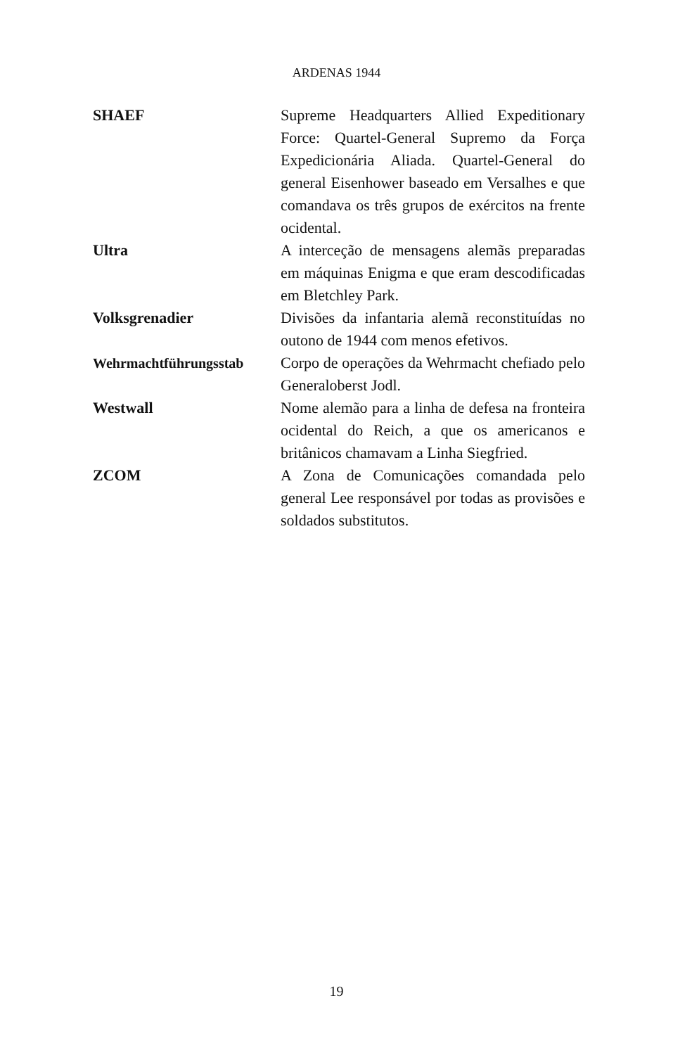ARDENAS 1944
SHAEF Supreme Headquarters Allied Expeditionary Force: Quartel-General Supremo da Força Expedicionária Aliada. Quartel-General do general Eisenhower baseado em Versalhes e que comandava os três grupos de exércitos na frente ocidental.
Ultra A interceção de mensagens alemãs preparadas em máquinas Enigma e que eram descodificadas em Bletchley Park.
Volksgrenadier Divisões da infantaria alemã reconstituídas no outono de 1944 com menos efetivos.
Wehrmachtführungsstab Corpo de operações da Wehrmacht chefiado pelo Generaloberst Jodl.
Westwall Nome alemão para a linha de defesa na fronteira ocidental do Reich, a que os americanos e britânicos chamavam a Linha Siegfried.
ZCOM A Zona de Comunicações comandada pelo general Lee responsável por todas as provisões e soldados substitutos.
19